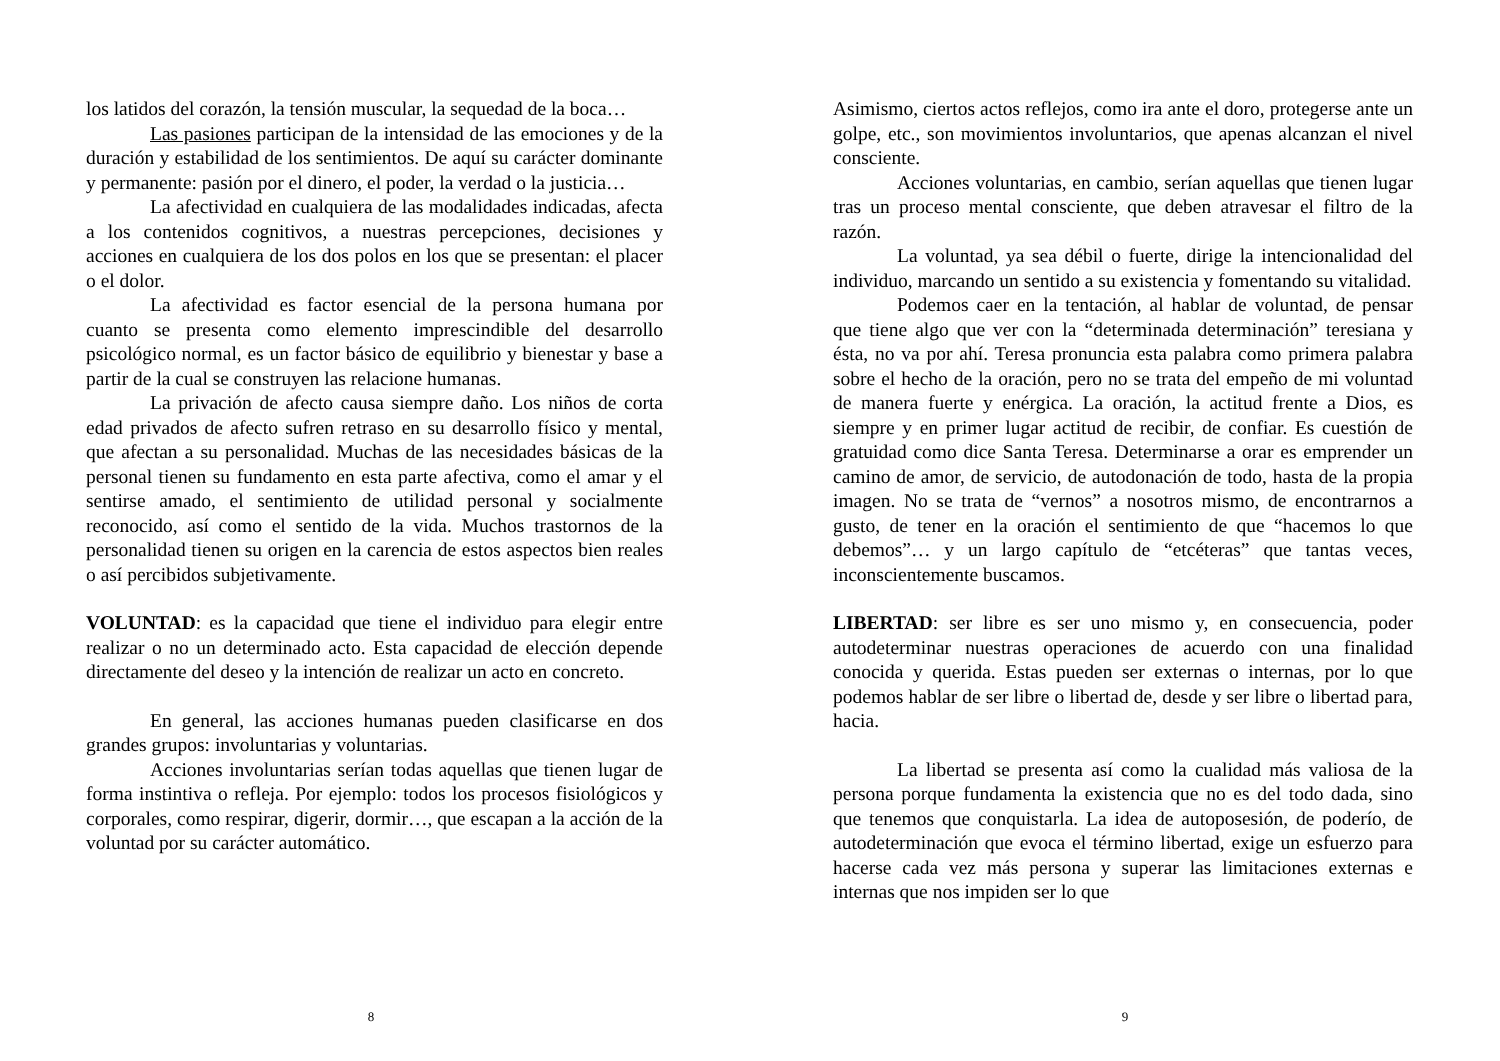los latidos del corazón, la tensión muscular, la sequedad de la boca…
Las pasiones participan de la intensidad de las emociones y de la duración y estabilidad de los sentimientos. De aquí su carácter dominante y permanente: pasión por el dinero, el poder, la verdad o la justicia…
La afectividad en cualquiera de las modalidades indicadas, afecta a los contenidos cognitivos, a nuestras percepciones, decisiones y acciones en cualquiera de los dos polos en los que se presentan: el placer o el dolor.
La afectividad es factor esencial de la persona humana por cuanto se presenta como elemento imprescindible del desarrollo psicológico normal, es un factor básico de equilibrio y bienestar y base a partir de la cual se construyen las relacione humanas.
La privación de afecto causa siempre daño. Los niños de corta edad privados de afecto sufren retraso en su desarrollo físico y mental, que afectan a su personalidad. Muchas de las necesidades básicas de la personal tienen su fundamento en esta parte afectiva, como el amar y el sentirse amado, el sentimiento de utilidad personal y socialmente reconocido, así como el sentido de la vida. Muchos trastornos de la personalidad tienen su origen en la carencia de estos aspectos bien reales o así percibidos subjetivamente.
VOLUNTAD: es la capacidad que tiene el individuo para elegir entre realizar o no un determinado acto. Esta capacidad de elección depende directamente del deseo y la intención de realizar un acto en concreto.
En general, las acciones humanas pueden clasificarse en dos grandes grupos: involuntarias y voluntarias.
Acciones involuntarias serían todas aquellas que tienen lugar de forma instintiva o refleja. Por ejemplo: todos los procesos fisiológicos y corporales, como respirar, digerir, dormir…, que escapan a la acción de la voluntad por su carácter automático.
8
Asimismo, ciertos actos reflejos, como ira ante el doro, protegerse ante un golpe, etc., son movimientos involuntarios, que apenas alcanzan el nivel consciente.
Acciones voluntarias, en cambio, serían aquellas que tienen lugar tras un proceso mental consciente, que deben atravesar el filtro de la razón.
La voluntad, ya sea débil o fuerte, dirige la intencionalidad del individuo, marcando un sentido a su existencia y fomentando su vitalidad.
Podemos caer en la tentación, al hablar de voluntad, de pensar que tiene algo que ver con la “determinada determinación” teresiana y ésta, no va por ahí. Teresa pronuncia esta palabra como primera palabra sobre el hecho de la oración, pero no se trata del empeño de mi voluntad de manera fuerte y enérgica. La oración, la actitud frente a Dios, es siempre y en primer lugar actitud de recibir, de confiar. Es cuestión de gratuidad como dice Santa Teresa. Determinarse a orar es emprender un camino de amor, de servicio, de autodonación de todo, hasta de la propia imagen. No se trata de “vernos” a nosotros mismo, de encontrarnos a gusto, de tener en la oración el sentimiento de que “hacemos lo que debemos”… y un largo capítulo de “etcéteras” que tantas veces, inconscientemente buscamos.
LIBERTAD: ser libre es ser uno mismo y, en consecuencia, poder autodeterminar nuestras operaciones de acuerdo con una finalidad conocida y querida. Estas pueden ser externas o internas, por lo que podemos hablar de ser libre o libertad de, desde y ser libre o libertad para, hacia.
La libertad se presenta así como la cualidad más valiosa de la persona porque fundamenta la existencia que no es del todo dada, sino que tenemos que conquistarla. La idea de autoposesión, de poderío, de autodeterminación que evoca el término libertad, exige un esfuerzo para hacerse cada vez más persona y superar las limitaciones externas e internas que nos impiden ser lo que
9